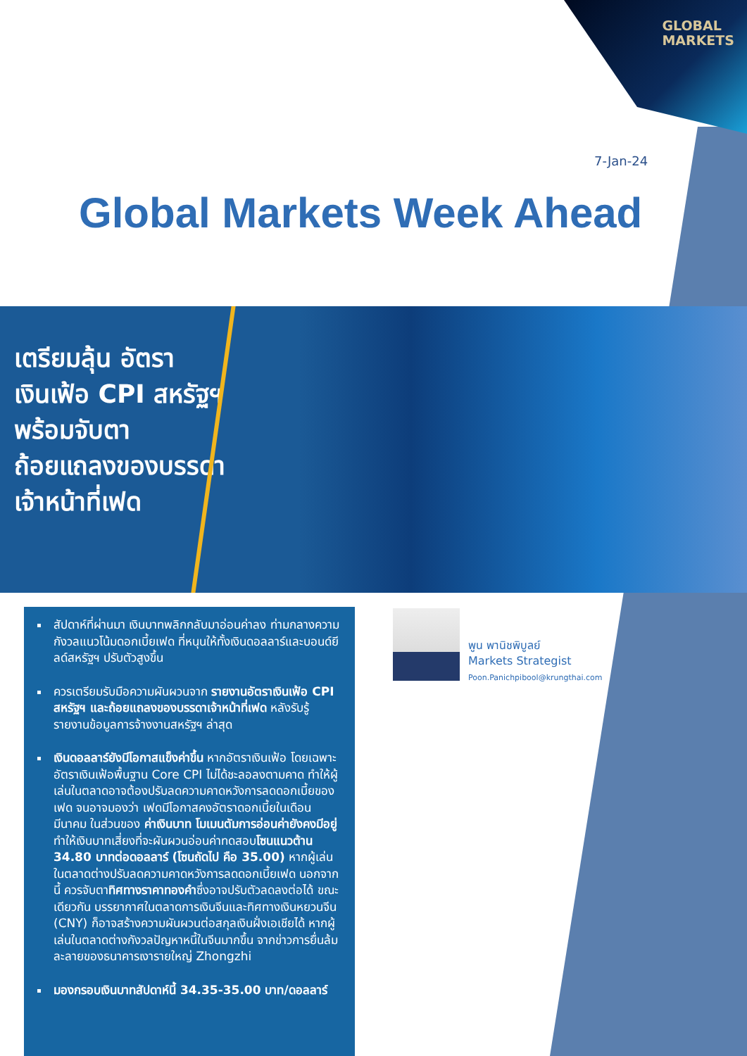GLOBAL
MARKETS
7-Jan-24
Global Markets Week Ahead
เตรียมลุ้น อัตราเงินเฟ้อ CPI สหรัฐฯ พร้อมจับตาถ้อยแถลงของบรรดาเจ้าหน้าที่เฟด
สัปดาห์ที่ผ่านมา เงินบาทพลิกกลับมาอ่อนค่าลง ท่ามกลางความกังวลแนวโน้มดอกเบี้ยเฟด ที่หนุนให้ทั้งเงินดอลลาร์และบอนด์ยีลด์สหรัฐฯ ปรับตัวสูงขึ้น
ควรเตรียมรับมือความผันผวนจาก รายงานอัตราเงินเฟ้อ CPI สหรัฐฯ และถ้อยแถลงของบรรดาเจ้าหน้าที่เฟด หลังรับรู้รายงานข้อมูลการจ้างงานสหรัฐฯ ล่าสุด
เงินดอลลาร์ยังมีโอกาสแข็งค่าขึ้น หากอัตราเงินเฟ้อ โดยเฉพาะอัตราเงินเฟ้อพื้นฐาน Core CPI ไม่ได้ชะลอลงตามคาด ทำให้ผู้เล่นในตลาดอาจต้องปรับลดความคาดหวังการลดดอกเบี้ยของเฟด จนอาจมองว่า เฟดมีโอกาสคงอัตราดอกเบี้ยในเดือนมีนาคม ในส่วนของ ค่าเงินบาท โมเมนตัมการอ่อนค่ายังคงมีอยู่ ทำให้เงินบาทเสี่ยงที่จะผันผวนอ่อนค่าทดสอบโซนแนวต้าน 34.80 บาทต่อดอลลาร์ (โซนถัดไป คือ 35.00) หากผู้เล่นในตลาดต่างปรับลดความคาดหวังการลดดอกเบี้ยเฟด นอกจากนี้ ควรจับตาทิศทางราคาทองคำซึ่งอาจปรับตัวลดลงต่อได้ ขณะเดียวกัน บรรยากาศในตลาดการเงินจีนและทิศทางเงินหยวนจีน (CNY) ก็อาจสร้างความผันผวนต่อสกุลเงินฝั่งเอเชียได้ หากผู้เล่นในตลาดต่างกังวลปัญหาหนี้ในจีนมากขึ้น จากข่าวการยื่นล้มละลายของธนาคารเงารายใหญ่ Zhongzhi
มองกรอบเงินบาทสัปดาห์นี้ 34.35-35.00 บาท/ดอลลาร์
พูน พานิชพิบูลย์
Markets Strategist
Poon.Panichpibool@krungthai.com